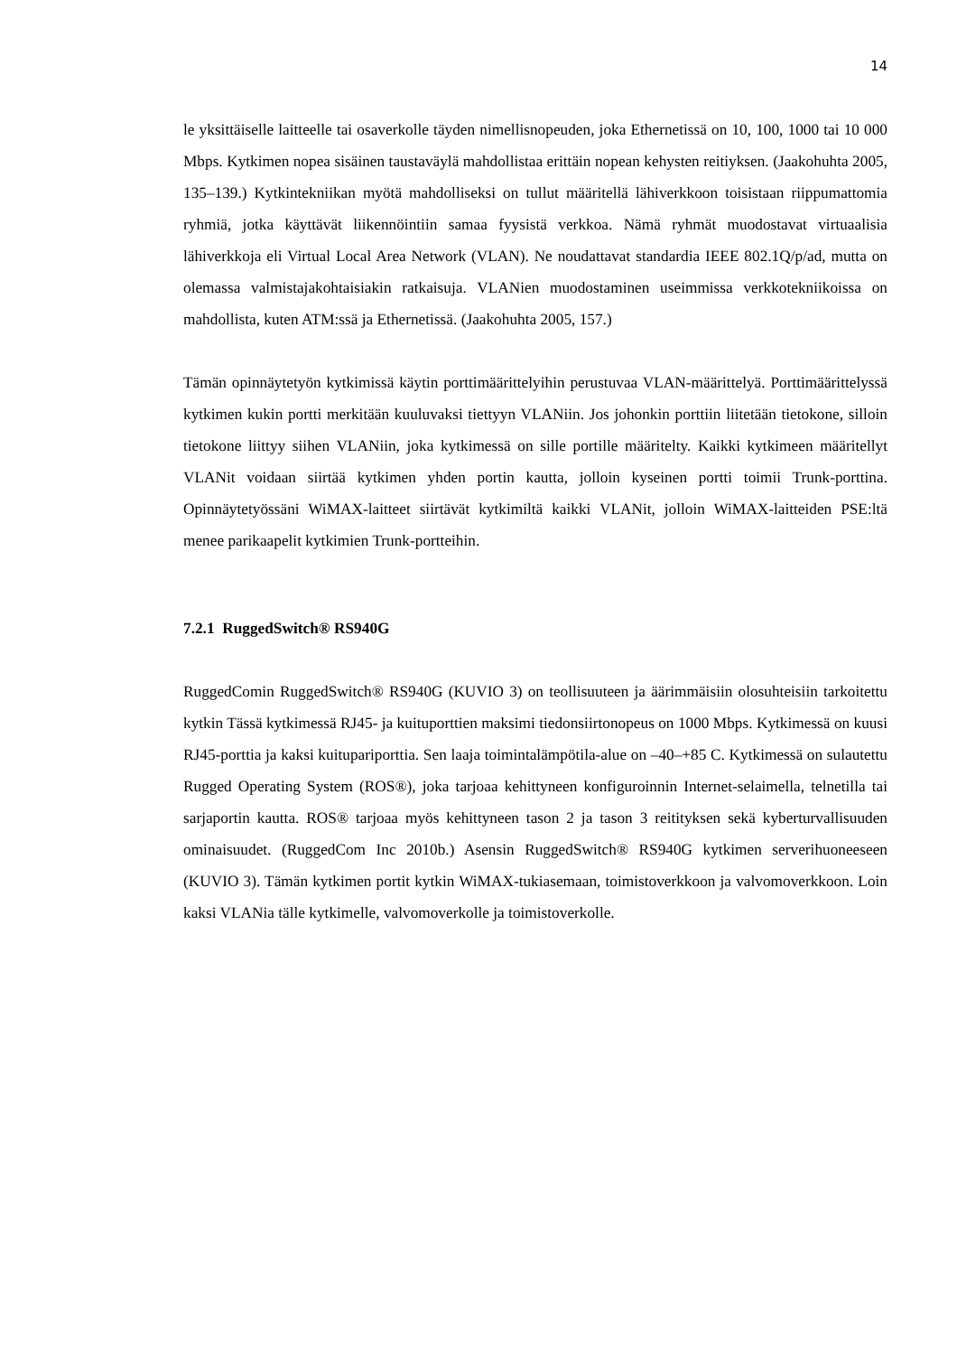14
le yksittäiselle laitteelle tai osaverkolle täyden nimellisnopeuden, joka Ethernetissä on 10, 100, 1000 tai 10 000 Mbps. Kytkimen nopea sisäinen taustaväylä mahdollistaa erittäin nopean kehysten reitiyksen. (Jaakohuhta 2005, 135–139.) Kytkintekniikan myötä mahdolliseksi on tullut määritellä lähiverkkoon toisistaan riippumattomia ryhmiä, jotka käyttävät liikennöintiin samaa fyysistä verkkoa. Nämä ryhmät muodostavat virtuaalisia lähiverkkoja eli Virtual Local Area Network (VLAN). Ne noudattavat standardia IEEE 802.1Q/p/ad, mutta on olemassa valmistajakohtaisiakin ratkaisuja. VLANien muodostaminen useimmissa verkkotekniikoissa on mahdollista, kuten ATM:ssä ja Ethernetissä. (Jaakohuhta 2005, 157.)
Tämän opinnäytetyön kytkimissä käytin porttimäärittelyihin perustuvaa VLAN-määrittelyä. Porttimäärittelyssä kytkimen kukin portti merkitään kuuluvaksi tiettyyn VLANiin. Jos johonkin porttiin liitetään tietokone, silloin tietokone liittyy siihen VLANiin, joka kytkimessä on sille portille määritelty. Kaikki kytkimeen määritellyt VLANit voidaan siirtää kytkimen yhden portin kautta, jolloin kyseinen portti toimii Trunk-porttina. Opinnäytetyössäni WiMAX-laitteet siirtävät kytkimiltä kaikki VLANit, jolloin WiMAX-laitteiden PSE:ltä menee parikaapelit kytkimien Trunk-portteihin.
7.2.1 RuggedSwitch® RS940G
RuggedComin RuggedSwitch® RS940G (KUVIO 3) on teollisuuteen ja äärimmäisiin olosuhteisiin tarkoitettu kytkin Tässä kytkimessä RJ45- ja kuituporttien maksimi tiedonsiirtonopeus on 1000 Mbps. Kytkimessä on kuusi RJ45-porttia ja kaksi kuitupariporttia. Sen laaja toimintalämpötila-alue on –40–+85 C. Kytkimessä on sulautettu Rugged Operating System (ROS®), joka tarjoaa kehittyneen konfiguroinnin Internet-selaimella, telnetilla tai sarjaportin kautta. ROS® tarjoaa myös kehittyneen tason 2 ja tason 3 reitityksen sekä kyberturvallisuuden ominaisuudet. (RuggedCom Inc 2010b.) Asensin RuggedSwitch® RS940G kytkimen serverihuoneeseen (KUVIO 3). Tämän kytkimen portit kytkin WiMAX-tukiasemaan, toimistoverkkoon ja valvomoverkkoon. Loin kaksi VLANia tälle kytkimelle, valvomoverkolle ja toimistoverkolle.